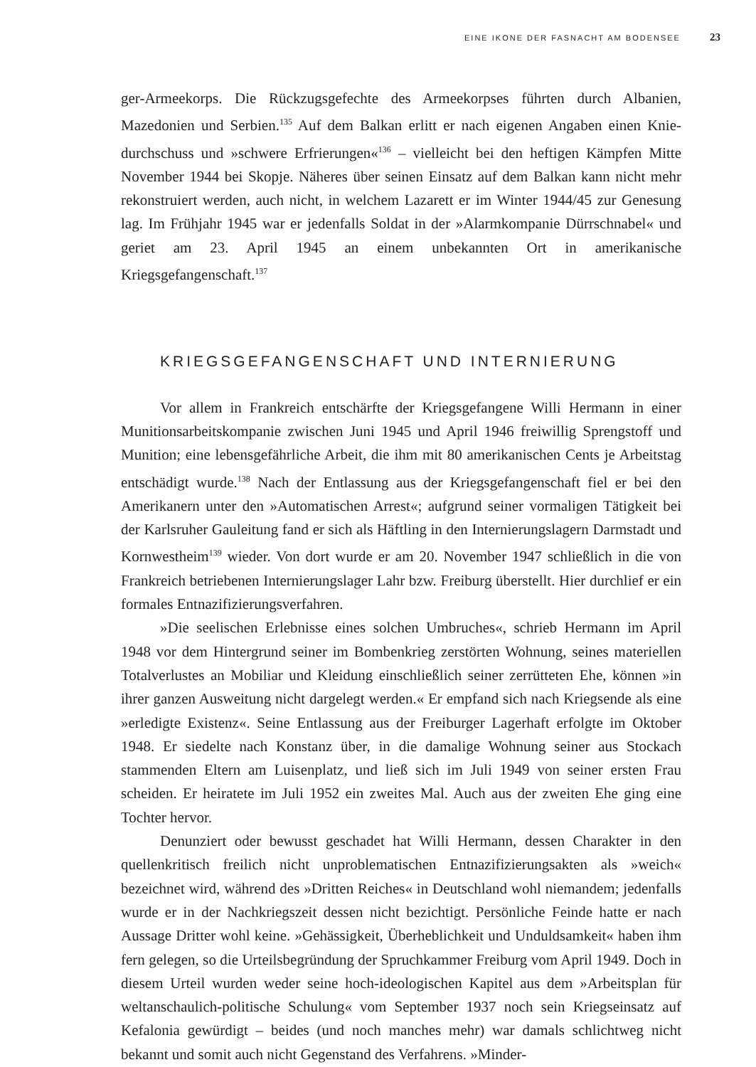EINE IKONE DER FASNACHT AM BODENSEE 23
ger-Armeekorps. Die Rückzugsgefechte des Armeekorpses führten durch Albanien, Mazedonien und Serbien.<sup>135</sup> Auf dem Balkan erlitt er nach eigenen Angaben einen Knie­durchschuss und »schwere Erfrierungen«<sup>136</sup> – vielleicht bei den heftigen Kämpfen Mitte November 1944 bei Skopje. Näheres über seinen Einsatz auf dem Balkan kann nicht mehr rekonstruiert werden, auch nicht, in welchem Lazarett er im Winter 1944/45 zur Genesung lag. Im Frühjahr 1945 war er jedenfalls Soldat in der »Alarmkompanie Dürrschnabel« und geriet am 23. April 1945 an einem unbekannten Ort in amerikanische Kriegsgefangenschaft.<sup>137</sup>
KRIEGSGEFANGENSCHAFT UND INTERNIERUNG
Vor allem in Frankreich entschärfte der Kriegsgefangene Willi Hermann in einer Munitionsarbeitskompanie zwischen Juni 1945 und April 1946 freiwillig Sprengstoff und Munition; eine lebensgefährliche Arbeit, die ihm mit 80 amerikanischen Cents je Arbeitstag entschädigt wurde.<sup>138</sup> Nach der Entlassung aus der Kriegsgefangenschaft fiel er bei den Amerikanern unter den »Automatischen Arrest«; aufgrund seiner vormaligen Tätigkeit bei der Karlsruher Gauleitung fand er sich als Häftling in den Internierungslagern Darmstadt und Kornwestheim<sup>139</sup> wieder. Von dort wurde er am 20. November 1947 schließlich in die von Frankreich betriebenen Internierungslager Lahr bzw. Freiburg überstellt. Hier durchlief er ein formales Entnazifizierungsverfahren.
»Die seelischen Erlebnisse eines solchen Umbruches«, schrieb Hermann im April 1948 vor dem Hintergrund seiner im Bombenkrieg zerstörten Wohnung, seines materiellen Totalverlustes an Mobiliar und Kleidung einschließlich seiner zerrütteten Ehe, können »in ihrer ganzen Ausweitung nicht dargelegt werden.« Er empfand sich nach Kriegsende als eine »erledigte Existenz«. Seine Entlassung aus der Freiburger Lagerhaft erfolgte im Oktober 1948. Er siedelte nach Konstanz über, in die damalige Wohnung seiner aus Stockach stammenden Eltern am Luisenplatz, und ließ sich im Juli 1949 von seiner ersten Frau scheiden. Er heiratete im Juli 1952 ein zweites Mal. Auch aus der zweiten Ehe ging eine Tochter hervor.
Denunziert oder bewusst geschadet hat Willi Hermann, dessen Charakter in den quellenkritisch freilich nicht unproblematischen Entnazifizierungsakten als »weich« bezeichnet wird, während des »Dritten Reiches« in Deutschland wohl niemandem; jedenfalls wurde er in der Nachkriegszeit dessen nicht bezichtigt. Persönliche Feinde hatte er nach Aussage Dritter wohl keine. »Gehässigkeit, Überheblichkeit und Unduldsamkeit« haben ihm fern gelegen, so die Urteilsbegründung der Spruchkammer Freiburg vom April 1949. Doch in diesem Urteil wurden weder seine hoch-ideologischen Kapitel aus dem »Arbeitsplan für weltanschaulich-politische Schulung« vom September 1937 noch sein Kriegseinsatz auf Kefalonia gewürdigt – beides (und noch manches mehr) war damals schlichtweg nicht bekannt und somit auch nicht Gegenstand des Verfahrens. »Minder-